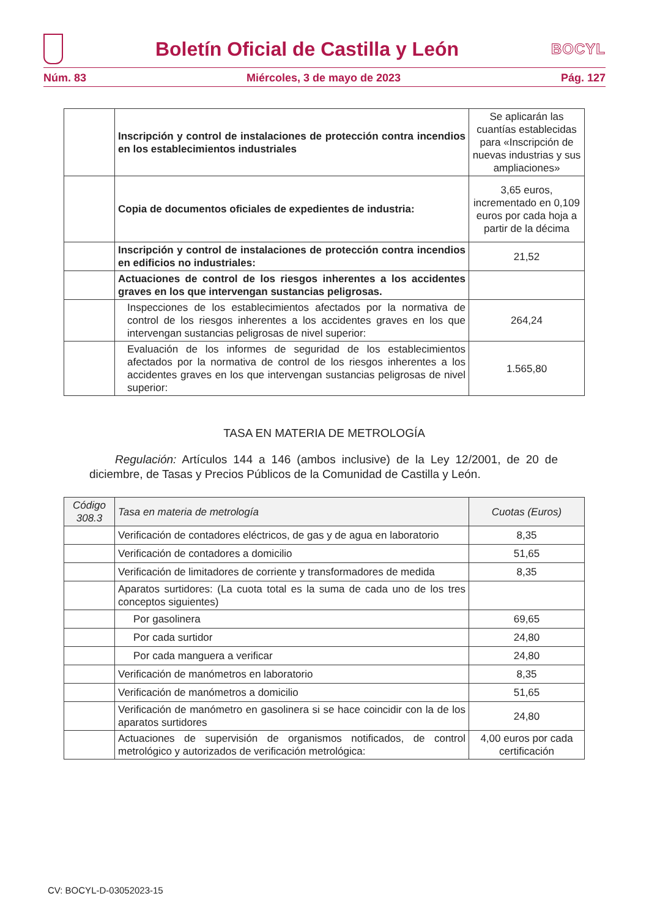Boletín Oficial de Castilla y León
BOCYL
Núm. 83 Miércoles, 3 de mayo de 2023 Pág. 127
| | Inscripción y control de instalaciones de protección contra incendios en los establecimientos industriales | Se aplicarán las cuantías establecidas para «Inscripción de nuevas industrias y sus ampliaciones» |
| | Copia de documentos oficiales de expedientes de industria: | 3,65 euros, incrementado en 0,109 euros por cada hoja a partir de la décima |
| | Inscripción y control de instalaciones de protección contra incendios en edificios no industriales: | 21,52 |
| | Actuaciones de control de los riesgos inherentes a los accidentes graves en los que intervengan sustancias peligrosas. | |
| | Inspecciones de los establecimientos afectados por la normativa de control de los riesgos inherentes a los accidentes graves en los que intervengan sustancias peligrosas de nivel superior: | 264,24 |
| | Evaluación de los informes de seguridad de los establecimientos afectados por la normativa de control de los riesgos inherentes a los accidentes graves en los que intervengan sustancias peligrosas de nivel superior: | 1.565,80 |
TASA EN MATERIA DE METROLOGÍA
Regulación: Artículos 144 a 146 (ambos inclusive) de la Ley 12/2001, de 20 de diciembre, de Tasas y Precios Públicos de la Comunidad de Castilla y León.
| Código 308.3 | Tasa en materia de metrología | Cuotas (Euros) |
| --- | --- | --- |
| | Verificación de contadores eléctricos, de gas y de agua en laboratorio | 8,35 |
| | Verificación de contadores a domicilio | 51,65 |
| | Verificación de limitadores de corriente y transformadores de medida | 8,35 |
| | Aparatos surtidores: (La cuota total es la suma de cada uno de los tres conceptos siguientes) | |
| | Por gasolinera | 69,65 |
| | Por cada surtidor | 24,80 |
| | Por cada manguera a verificar | 24,80 |
| | Verificación de manómetros en laboratorio | 8,35 |
| | Verificación de manómetros a domicilio | 51,65 |
| | Verificación de manómetro en gasolinera si se hace coincidir con la de los aparatos surtidores | 24,80 |
| | Actuaciones de supervisión de organismos notificados, de control metrológico y autorizados de verificación metrológica: | 4,00 euros por cada certificación |
CV: BOCYL-D-03052023-15